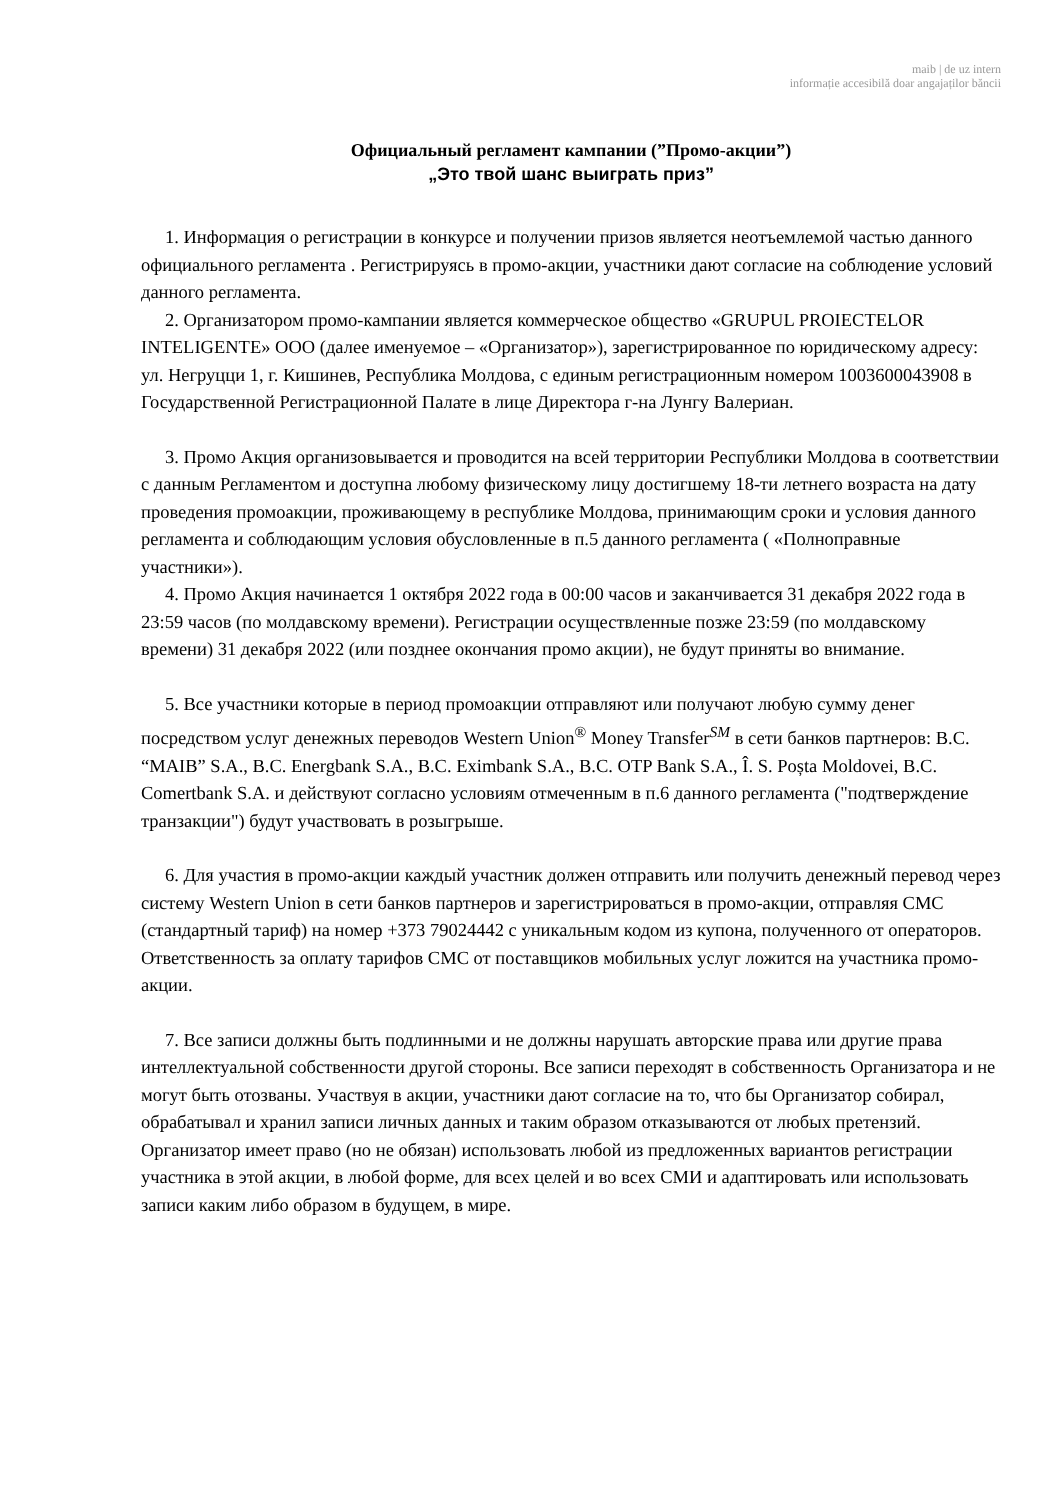maib | de uz intern
informație accesibilă doar angajaților băncii
Официальный регламент кампании (”Промо-акции”)
„Это твой шанс выиграть приз”
1. Информация о регистрации в конкурсе и получении призов является неотъемлемой частью данного официального регламента . Регистрируясь в промо-акции, участники дают согласие на соблюдение условий данного регламента.
2. Организатором промо-кампании является коммерческое общество «GRUPUL PROIECTELOR INTELIGENTE» ООО (далее именуемое – «Организатор»), зарегистрированное по юридическому адресу: ул. Негруцци 1, г. Кишинев, Республика Молдова, с единым регистрационным номером 1003600043908 в Государственной Регистрационной Палате в лице Директора г-на Лунгу Валериан.
3. Промо Акция организовывается и проводится на всей территории Республики Молдова в соответствии с данным Регламентом и доступна любому физическому лицу достигшему 18-ти летнего возраста на дату проведения промоакции, проживающему в республике Молдова, принимающим сроки и условия данного регламента и соблюдающим условия обусловленные в п.5 данного регламента ( «Полноправные участники»).
4. Промо Акция начинается 1 октября 2022 года в 00:00 часов и заканчивается 31 декабря 2022 года в 23:59 часов (по молдавскому времени). Регистрации осуществленные позже 23:59 (по молдавскому времени) 31 декабря 2022 (или позднее окончания промо акции), не будут приняты во внимание.
5. Все участники которые в период промоакции отправляют или получают любую сумму денег посредством услуг денежных переводов Western Union<sup>®</sup> Money Transfer<sup>SM</sup> в сети банков партнеров: B.C. “MAIB” S.A., B.C. Energbank S.A., B.C. Eximbank S.A., B.C. OTP Bank S.A., Î. S. Poșta Moldovei, B.C. Comertbank S.A. и действуют согласно условиям отмеченным в п.6 данного регламента ("подтверждение транзакции") будут участвовать в розыгрыше.
6. Для участия в промо-акции каждый участник должен отправить или получить денежный перевод через систему Western Union в сети банков партнеров и зарегистрироваться в промо-акции, отправляя СМС (стандартный тариф) на номер +373 79024442 с уникальным кодом из купона, полученного от операторов. Ответственность за оплату тарифов СМС от поставщиков мобильных услуг ложится на участника промо-акции.
7. Все записи должны быть подлинными и не должны нарушать авторские права или другие права интеллектуальной собственности другой стороны. Все записи переходят в собственность Организатора и не могут быть отозваны. Участвуя в акции, участники дают согласие на то, что бы Организатор собирал, обрабатывал и хранил записи личных данных и таким образом отказываются от любых претензий. Организатор имеет право (но не обязан) использовать любой из предложенных вариантов регистрации участника в этой акции, в любой форме, для всех целей и во всех СМИ и адаптировать или использовать записи каким либо образом в будущем, в мире.